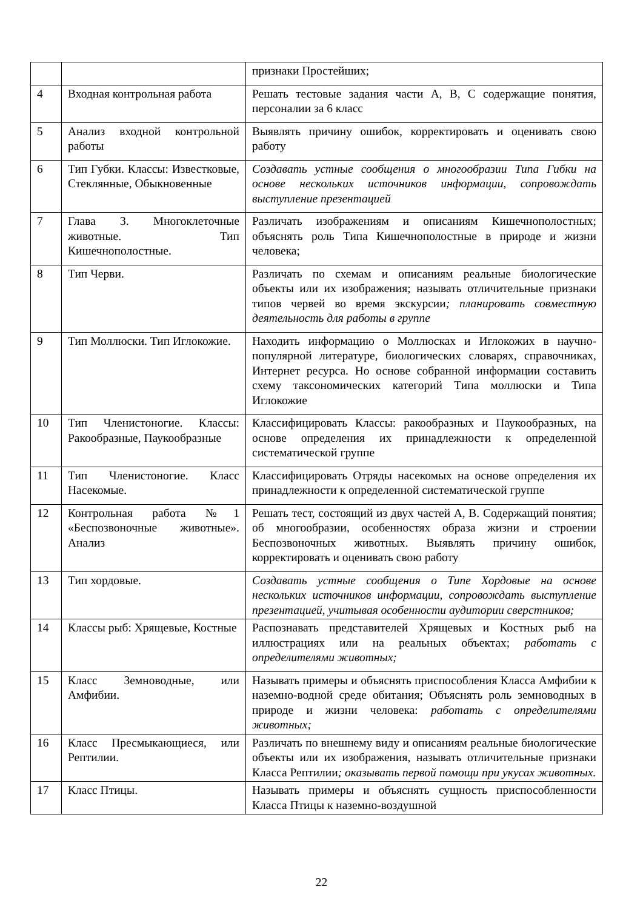| | | признаки Простейших; |
| 4 | Входная контрольная работа | Решать тестовые задания части А, В, С содержащие понятия, персоналии за 6 класс |
| 5 | Анализ входной контрольной работы | Выявлять причину ошибок, корректировать и оценивать свою работу |
| 6 | Тип Губки. Классы: Известковые, Стеклянные, Обыкновенные | Создавать устные сообщения о многообразии Типа Гибки на основе нескольких источников информации, сопровождать выступление презентацией |
| 7 | Глава 3. Многоклеточные животные. Тип Кишечнополостные. | Различать изображениям и описаниям Кишечнополостных; объяснять роль Типа Кишечнополостные в природе и жизни человека; |
| 8 | Тип Черви. | Различать по схемам и описаниям реальные биологические объекты или их изображения; называть отличительные признаки типов червей во время экскурсии ; планировать совместную деятельность для работы в группе |
| 9 | Тип Моллюски. Тип Иглокожие. | Находить информацию о Моллюсках и Иглокожих в научно-популярной литературе, биологических словарях, справочниках, Интернет ресурса. Но основе собранной информации составить схему таксономических категорий Типа моллюски и Типа Иглокожие |
| 10 | Тип Членистоногие. Классы: Ракообразные, Паукообразные | Классифицировать Классы: ракообразных и Паукообразных, на основе определения их принадлежности к определенной систематической группе |
| 11 | Тип Членистоногие. Класс Насекомые. | Классифицировать Отряды насекомых на основе определения их принадлежности к определенной систематической группе |
| 12 | Контрольная работа №1 «Беспозвоночные животные». Анализ | Решать тест, состоящий из двух частей А, В. Содержащий понятия; об многообразии, особенностях образа жизни и строении Беспозвоночных животных. Выявлять причину ошибок, корректировать и оценивать свою работу |
| 13 | Тип хордовые. | Создавать устные сообщения о Типе Хордовые на основе нескольких источников информации, сопровождать выступление презентацией, учитывая особенности аудитории сверстников; |
| 14 | Классы рыб: Хрящевые, Костные | Распознавать представителей Хрящевых и Костных рыб на иллюстрациях или на реальных объектах; работать с определителями животных; |
| 15 | Класс Земноводные, или Амфибии. | Называть примеры и объяснять приспособления Класса Амфибии к наземно-водной среде обитания; Объяснять роль земноводных в природе и жизни человека: работать с определителями животных; |
| 16 | Класс Пресмыкающиеся, или Рептилии. | Различать по внешнему виду и описаниям реальные биологические объекты или их изображения, называть отличительные признаки Класса Рептилии ; оказывать первой помощи при укусах животных. |
| 17 | Класс Птицы. | Называть примеры и объяснять сущность приспособленности Класса Птицы к наземно-воздушной |
22